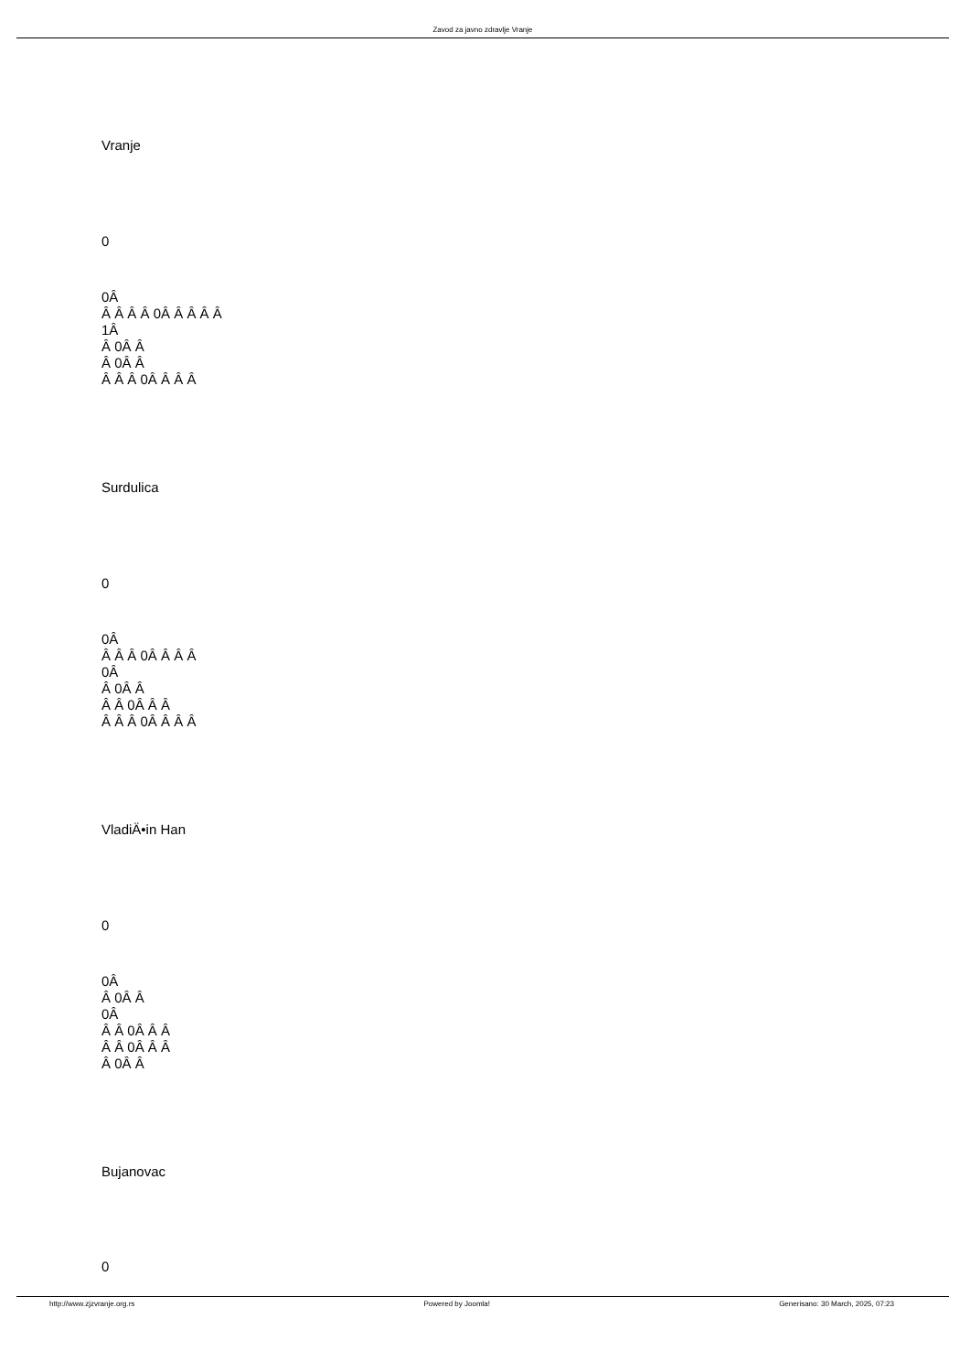Zavod za javno zdravlje Vranje
Vranje
0
0Â
Â Â Â Â 0Â Â Â Â Â
1Â
Â 0Â Â
Â 0Â Â
Â Â Â 0Â Â Â Â
Surdulica
0
0Â
Â Â Â 0Â Â Â Â
0Â
Â 0Â Â
Â Â 0Â Â Â
Â Â Â 0Â Â Â Â
VladiÄ•in Han
0
0Â
Â 0Â Â
0Â
Â Â 0Â Â Â
Â Â 0Â Â Â
Â 0Â Â
Bujanovac
0
http://www.zjzvranje.org.rs Powered by Joomla! Generisano: 30 March, 2025, 07:23